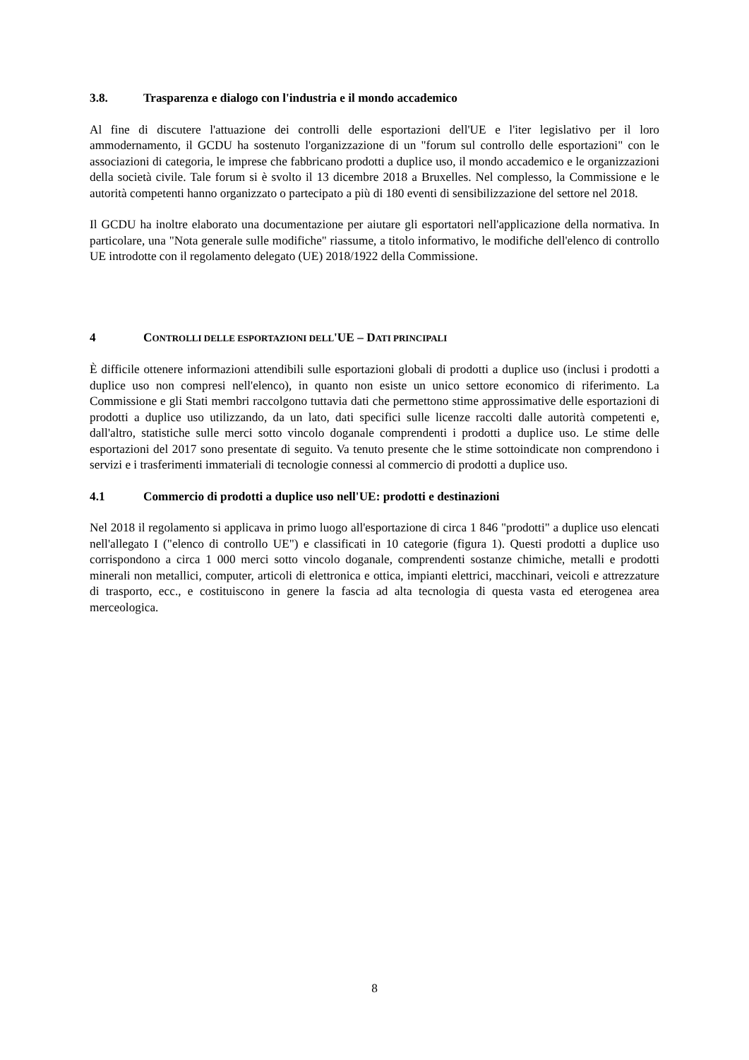3.8. Trasparenza e dialogo con l'industria e il mondo accademico
Al fine di discutere l'attuazione dei controlli delle esportazioni dell'UE e l'iter legislativo per il loro ammodernamento, il GCDU ha sostenuto l'organizzazione di un "forum sul controllo delle esportazioni" con le associazioni di categoria, le imprese che fabbricano prodotti a duplice uso, il mondo accademico e le organizzazioni della società civile. Tale forum si è svolto il 13 dicembre 2018 a Bruxelles. Nel complesso, la Commissione e le autorità competenti hanno organizzato o partecipato a più di 180 eventi di sensibilizzazione del settore nel 2018.
Il GCDU ha inoltre elaborato una documentazione per aiutare gli esportatori nell'applicazione della normativa. In particolare, una "Nota generale sulle modifiche" riassume, a titolo informativo, le modifiche dell'elenco di controllo UE introdotte con il regolamento delegato (UE) 2018/1922 della Commissione.
4 CONTROLLI DELLE ESPORTAZIONI DELL'UE – DATI PRINCIPALI
È difficile ottenere informazioni attendibili sulle esportazioni globali di prodotti a duplice uso (inclusi i prodotti a duplice uso non compresi nell'elenco), in quanto non esiste un unico settore economico di riferimento. La Commissione e gli Stati membri raccolgono tuttavia dati che permettono stime approssimative delle esportazioni di prodotti a duplice uso utilizzando, da un lato, dati specifici sulle licenze raccolti dalle autorità competenti e, dall'altro, statistiche sulle merci sotto vincolo doganale comprendenti i prodotti a duplice uso. Le stime delle esportazioni del 2017 sono presentate di seguito. Va tenuto presente che le stime sottoindicate non comprendono i servizi e i trasferimenti immateriali di tecnologie connessi al commercio di prodotti a duplice uso.
4.1 Commercio di prodotti a duplice uso nell'UE: prodotti e destinazioni
Nel 2018 il regolamento si applicava in primo luogo all'esportazione di circa 1 846 "prodotti" a duplice uso elencati nell'allegato I ("elenco di controllo UE") e classificati in 10 categorie (figura 1). Questi prodotti a duplice uso corrispondono a circa 1 000 merci sotto vincolo doganale, comprendenti sostanze chimiche, metalli e prodotti minerali non metallici, computer, articoli di elettronica e ottica, impianti elettrici, macchinari, veicoli e attrezzature di trasporto, ecc., e costituiscono in genere la fascia ad alta tecnologia di questa vasta ed eterogenea area merceologica.
8